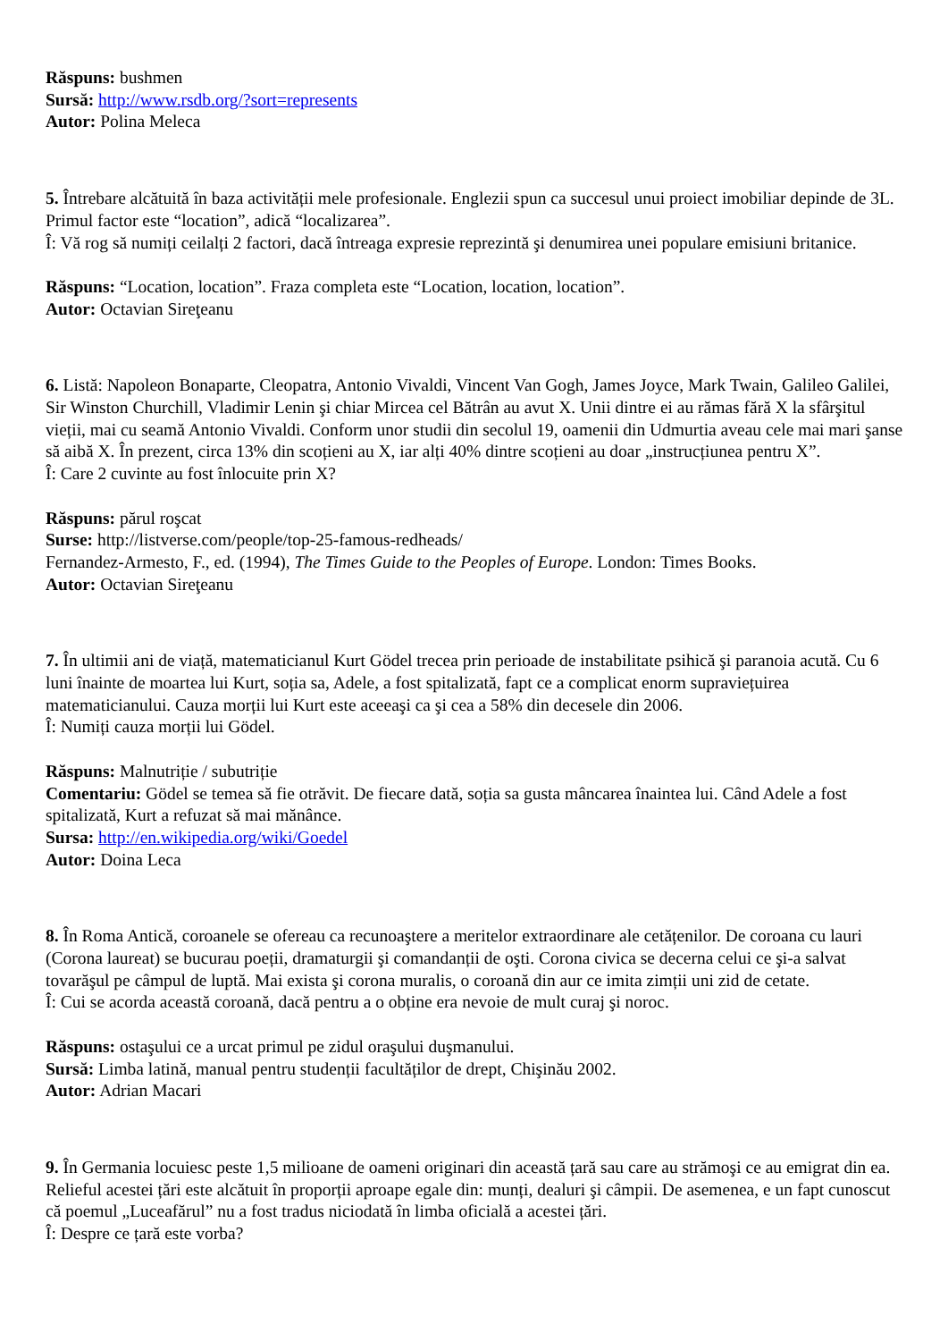Răspuns: bushmen
Sursă: http://www.rsdb.org/?sort=represents
Autor: Polina Meleca
5. Întrebare alcătuită în baza activității mele profesionale. Englezii spun ca succesul unui proiect imobiliar depinde de 3L. Primul factor este “location”, adică “localizarea”.
Î: Vă rog să numiți ceilalți 2 factori, dacă întreaga expresie reprezintă şi denumirea unei populare emisiuni britanice.
Răspuns: “Location, location”. Fraza completa este “Location, location, location”.
Autor: Octavian Sireţeanu
6. Listă: Napoleon Bonaparte, Cleopatra, Antonio Vivaldi, Vincent Van Gogh, James Joyce, Mark Twain, Galileo Galilei, Sir Winston Churchill, Vladimir Lenin şi chiar Mircea cel Bătrân au avut X. Unii dintre ei au rămas fără X la sfârşitul vieții, mai cu seamă Antonio Vivaldi. Conform unor studii din secolul 19, oamenii din Udmurtia aveau cele mai mari şanse să aibă X. În prezent, circa 13% din scoțieni au X, iar alți 40% dintre scoțieni au doar „instrucțiunea pentru X”.
Î: Care 2 cuvinte au fost înlocuite prin X?
Răspuns: părul roşcat
Surse: http://listverse.com/people/top-25-famous-redheads/
Fernandez-Armesto, F., ed. (1994), The Times Guide to the Peoples of Europe. London: Times Books.
Autor: Octavian Sireţeanu
7. În ultimii ani de viață, matematicianul Kurt Gödel trecea prin perioade de instabilitate psihică şi paranoia acută. Cu 6 luni înainte de moartea lui Kurt, soția sa, Adele, a fost spitalizată, fapt ce a complicat enorm supraviețuirea matematicianului. Cauza morții lui Kurt este aceeaşi ca şi cea a 58% din decesele din 2006.
Î: Numiți cauza morții lui Gödel.
Răspuns: Malnutriție / subutriție
Comentariu: Gödel se temea să fie otrăvit. De fiecare dată, soția sa gusta mâncarea înaintea lui. Când Adele a fost spitalizată, Kurt a refuzat să mai mănânce.
Sursa: http://en.wikipedia.org/wiki/Goedel
Autor: Doina Leca
8. În Roma Antică, coroanele se ofereau ca recunoaştere a meritelor extraordinare ale cetățenilor. De coroana cu lauri (Corona laureat) se bucurau poeții, dramaturgii şi comandanții de oşti. Corona civica se decerna celui ce şi-a salvat tovarăşul pe câmpul de luptă. Mai exista şi corona muralis, o coroană din aur ce imita zimții uni zid de cetate.
Î: Cui se acorda această coroană, dacă pentru a o obține era nevoie de mult curaj şi noroc.
Răspuns: ostaşului ce a urcat primul pe zidul oraşului duşmanului.
Sursă: Limba latină, manual pentru studenții facultăților de drept, Chişinău 2002.
Autor: Adrian Macari
9. În Germania locuiesc peste 1,5 milioane de oameni originari din această țară sau care au strămoşi ce au emigrat din ea. Relieful acestei țări este alcătuit în proporții aproape egale din: munți, dealuri şi câmpii. De asemenea, e un fapt cunoscut că poemul „Luceafărul” nu a fost tradus niciodată în limba oficială a acestei țări.
Î: Despre ce țară este vorba?